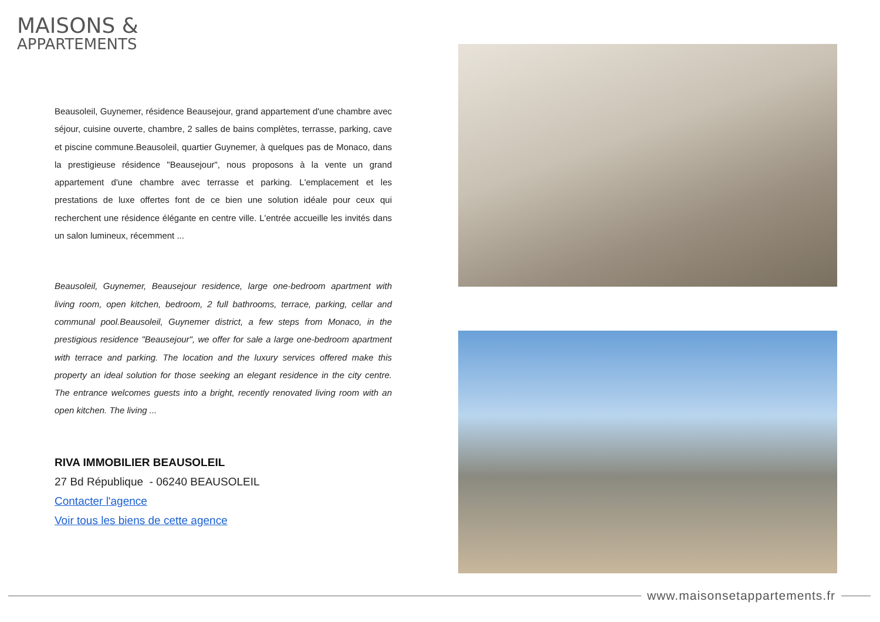MAISONS &
APPARTEMENTS
Beausoleil, Guynemer, résidence Beausejour, grand appartement d'une chambre avec séjour, cuisine ouverte, chambre, 2 salles de bains complètes, terrasse, parking, cave et piscine commune.Beausoleil, quartier Guynemer, à quelques pas de Monaco, dans la prestigieuse résidence "Beausejour", nous proposons à la vente un grand appartement d'une chambre avec terrasse et parking. L'emplacement et les prestations de luxe offertes font de ce bien une solution idéale pour ceux qui recherchent une résidence élégante en centre ville. L'entrée accueille les invités dans un salon lumineux, récemment ...
Beausoleil, Guynemer, Beausejour residence, large one-bedroom apartment with living room, open kitchen, bedroom, 2 full bathrooms, terrace, parking, cellar and communal pool.Beausoleil, Guynemer district, a few steps from Monaco, in the prestigious residence "Beausejour", we offer for sale a large one-bedroom apartment with terrace and parking. The location and the luxury services offered make this property an ideal solution for those seeking an elegant residence in the city centre. The entrance welcomes guests into a bright, recently renovated living room with an open kitchen. The living ...
RIVA IMMOBILIER BEAUSOLEIL
27 Bd République - 06240 BEAUSOLEIL
Contacter l'agence
Voir tous les biens de cette agence
www.maisonsetappartements.fr